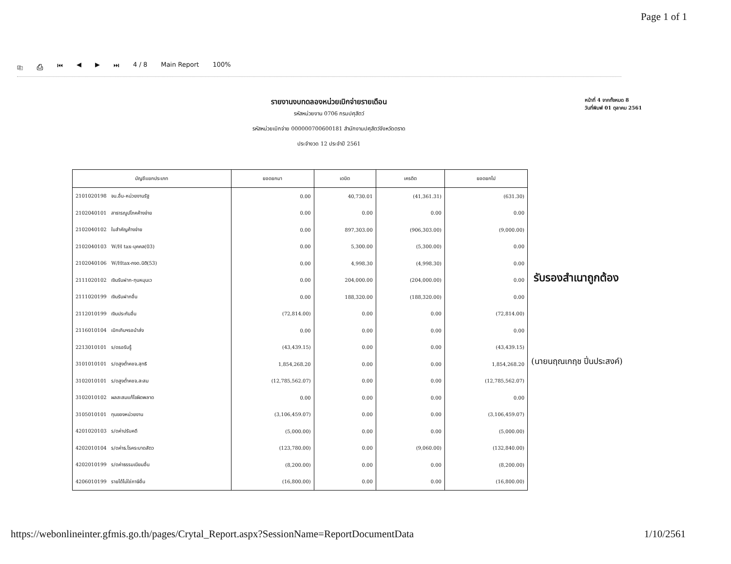Page 1 of 1
⎘ ⎙ ⏮ ◀ ▶ ⏭ 4 / 8 Main Report 100%
รายงานงบทดลองหน่วยเบิกจ่ายรายเดือน
รหัสหน่วยงาน 0706 กรมปศุสัตว์
รหัสหน่วยเบิกจ่าย 000000700600181 สำนักงานปศุสัตว์จังหวัดตราด
ประจำงวด 12 ประจำปี 2561
หน้าที่ 4 จากทั้งหมด 8
วันที่พิมพ์ 01 ตุลาคม 2561
| บัญชีแยกประเภท | ยอดยกมา | เดบิต | เครดิต | ยอดยกไป |
| --- | --- | --- | --- | --- |
| 2101020198 จน.อื่น-หน่วยงานรัฐ | 0.00 | 40,730.01 | (41,361.31) | (631.30) |
| 2102040101 สาธารณูปโภคค้างจ่าย | 0.00 | 0.00 | 0.00 | 0.00 |
| 2102040102 ใบสำคัญค้างจ่าย | 0.00 | 897,303.00 | (906,303.00) | (9,000.00) |
| 2102040103 W/H tax-บุคคล(03) | 0.00 | 5,300.00 | (5,300.00) | 0.00 |
| 2102040106 W/Htax-ภงด.นิติ(53) | 0.00 | 4,998.30 | (4,998.30) | 0.00 |
| 2111020102 เงินรับฝาก-ทุนหมุนเว | 0.00 | 204,000.00 | (204,000.00) | 0.00 |
| 2111020199 เงินรับฝากอื่น | 0.00 | 188,320.00 | (188,320.00) | 0.00 |
| 2112010199 เงินประกันอื่น | (72,814.00) | 0.00 | 0.00 | (72,814.00) |
| 2116010104 เบิกเกินฯรอนำส่ง | 0.00 | 0.00 | 0.00 | 0.00 |
| 2213010101 ร/ดรอรับรู้ | (43,439.15) | 0.00 | 0.00 | (43,439.15) |
| 3101010101 ร/ดสูงต่ำคชจ.สุทธิ | 1,854,268.20 | 0.00 | 0.00 | 1,854,268.20 |
| 3102010101 ร/ดสูงต่ำคชจ.สะสม | (12,785,562.07) | 0.00 | 0.00 | (12,785,562.07) |
| 3102010102 ผลสะสมแก้ไขผิดพลาด | 0.00 | 0.00 | 0.00 | 0.00 |
| 3105010101 ทุนของหน่วยงาน | (3,106,459.07) | 0.00 | 0.00 | (3,106,459.07) |
| 4201020103 ร/ดค่าปรับคดี | (5,000.00) | 0.00 | 0.00 | (5,000.00) |
| 4202010104 ร/ดค่าธ.โรคระบาดสัตว | (123,780.00) | 0.00 | (9,060.00) | (132,840.00) |
| 4202010199 ร/ดค่าธรรมเนียมอื่น | (8,200.00) | 0.00 | 0.00 | (8,200.00) |
| 4206010199 รายได้ไม่ใช่ภาษีอื่น | (16,800.00) | 0.00 | 0.00 | (16,800.00) |
รับรองสำเนาถูกต้อง
(นายนฤณเกฤช ปิ่นประสงค์)
https://webonlineinter.gfmis.go.th/pages/Crytal_Report.aspx?SessionName=ReportDocumentData 1/10/2561